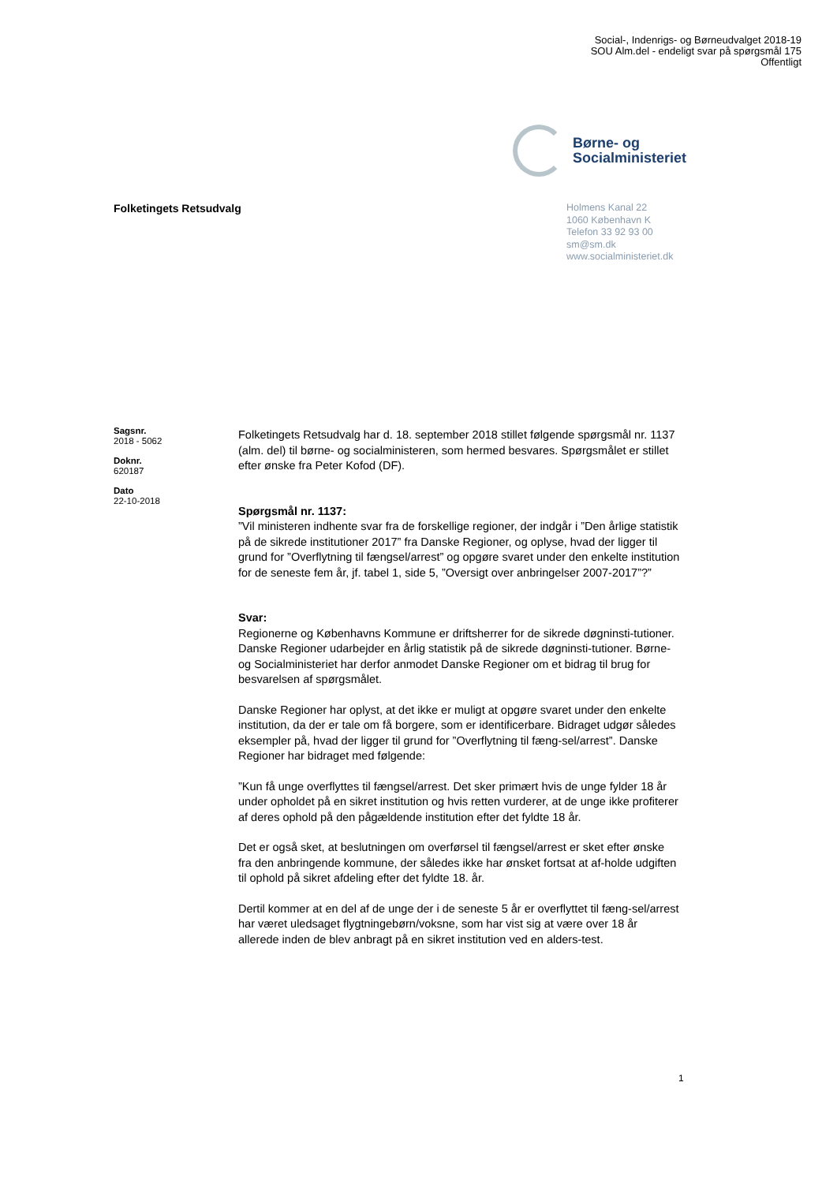Social-, Indenrigs- og Børneudvalget 2018-19
SOU Alm.del - endeligt svar på spørgsmål 175
Offentligt
Børne- og
Socialministeriet
Folketingets Retsudvalg
Holmens Kanal 22
1060 København K
Telefon 33 92 93 00
sm@sm.dk
www.socialministeriet.dk
Sagsnr.
2018 - 5062
Doknr.
620187
Dato
22-10-2018
Folketingets Retsudvalg har d. 18. september 2018 stillet følgende spørgsmål nr. 1137 (alm. del) til børne- og socialministeren, som hermed besvares. Spørgsmålet er stillet efter ønske fra Peter Kofod (DF).
Spørgsmål nr. 1137:
”Vil ministeren indhente svar fra de forskellige regioner, der indgår i ”Den årlige statistik på de sikrede institutioner 2017” fra Danske Regioner, og oplyse, hvad der ligger til grund for ”Overflytning til fængsel/arrest” og opgøre svaret under den enkelte institution for de seneste fem år, jf. tabel 1, side 5, ”Oversigt over anbringelser 2007-2017”?”
Svar:
Regionerne og Københavns Kommune er driftsherrer for de sikrede døgninsti-tutioner. Danske Regioner udarbejder en årlig statistik på de sikrede døgninsti-tutioner. Børne- og Socialministeriet har derfor anmodet Danske Regioner om et bidrag til brug for besvarelsen af spørgsmålet.
Danske Regioner har oplyst, at det ikke er muligt at opgøre svaret under den enkelte institution, da der er tale om få borgere, som er identificerbare. Bidraget udgør således eksempler på, hvad der ligger til grund for ”Overflytning til fæng-sel/arrest”. Danske Regioner har bidraget med følgende:
”Kun få unge overflyttes til fængsel/arrest. Det sker primært hvis de unge fylder 18 år under opholdet på en sikret institution og hvis retten vurderer, at de unge ikke profiterer af deres ophold på den pågældende institution efter det fyldte 18 år.
Det er også sket, at beslutningen om overførsel til fængsel/arrest er sket efter ønske fra den anbringende kommune, der således ikke har ønsket fortsat at af-holde udgiften til ophold på sikret afdeling efter det fyldte 18. år.
Dertil kommer at en del af de unge der i de seneste 5 år er overflyttet til fæng-sel/arrest har været uledsaget flygtningebørn/voksne, som har vist sig at være over 18 år allerede inden de blev anbragt på en sikret institution ved en alders-test.
1